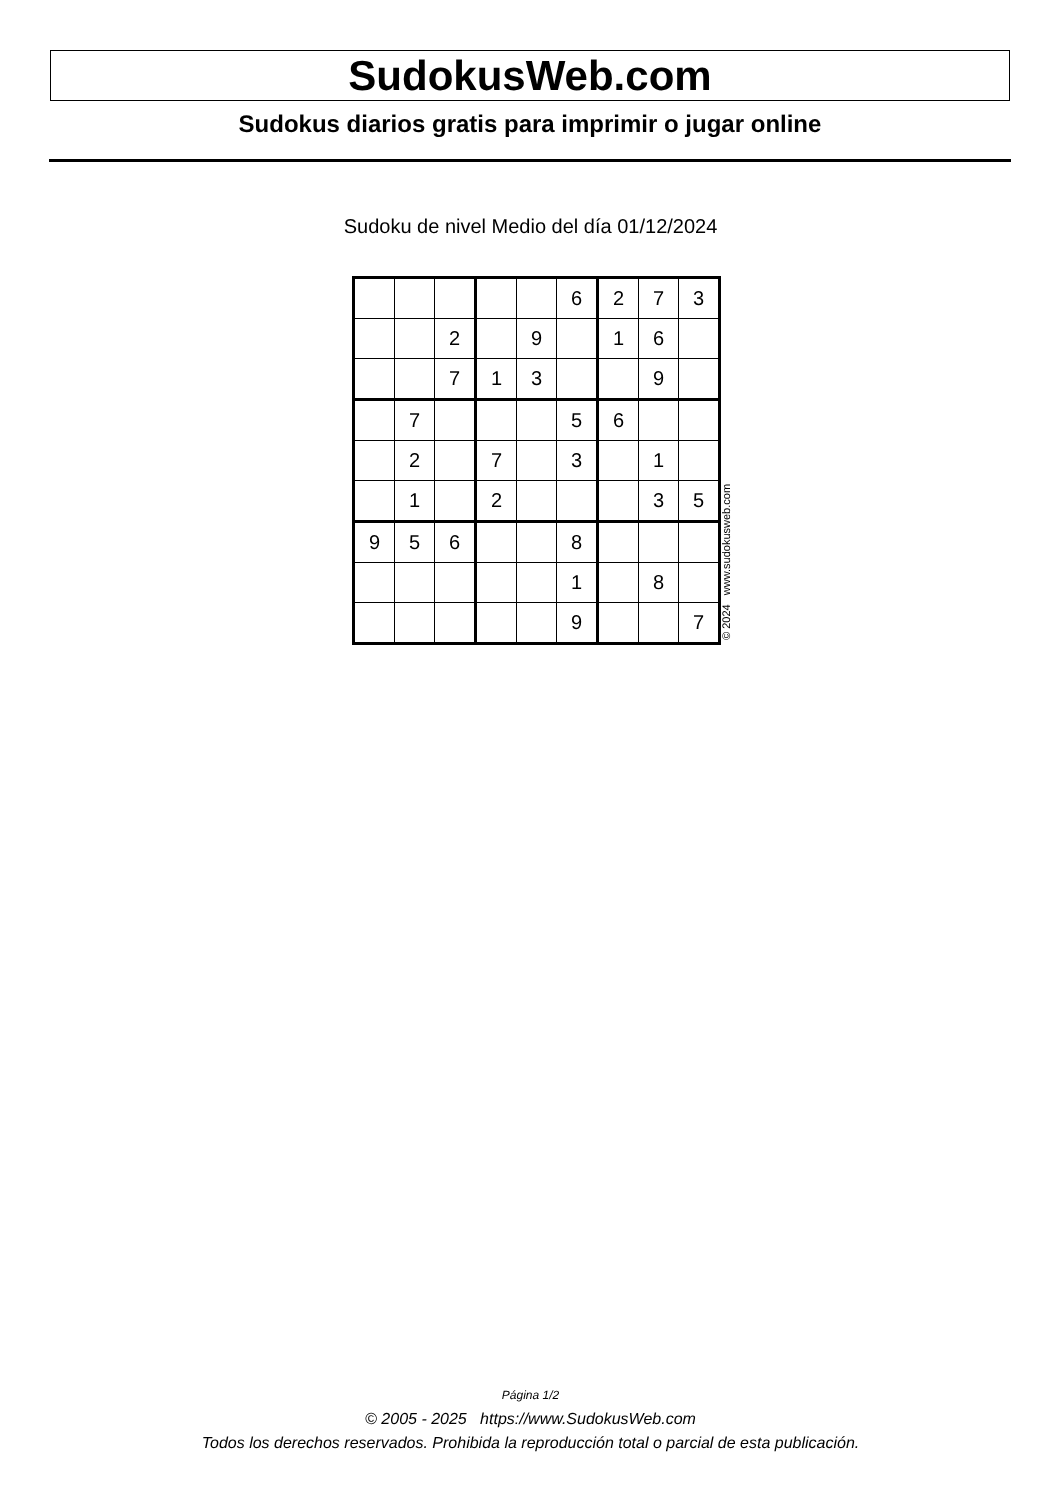SudokusWeb.com
Sudokus diarios gratis para imprimir o jugar online
Sudoku de nivel Medio del día 01/12/2024
| | | | | | 6 | 2 | 7 | 3 |
| | | 2 | | 9 | | 1 | 6 | |
| | | 7 | 1 | 3 | | | 9 | |
| | 7 | | | | 5 | 6 | | |
| | 2 | | 7 | | 3 | | 1 | |
| | 1 | | 2 | | | | 3 | 5 |
| 9 | 5 | 6 | | | 8 | | | |
| | | | | | 1 | | 8 | |
| | | | | | 9 | | | 7 |
© 2024 www.sudokusweb.com
Página 1/2
© 2005 - 2025 https://www.SudokusWeb.com
Todos los derechos reservados. Prohibida la reproducción total o parcial de esta publicación.